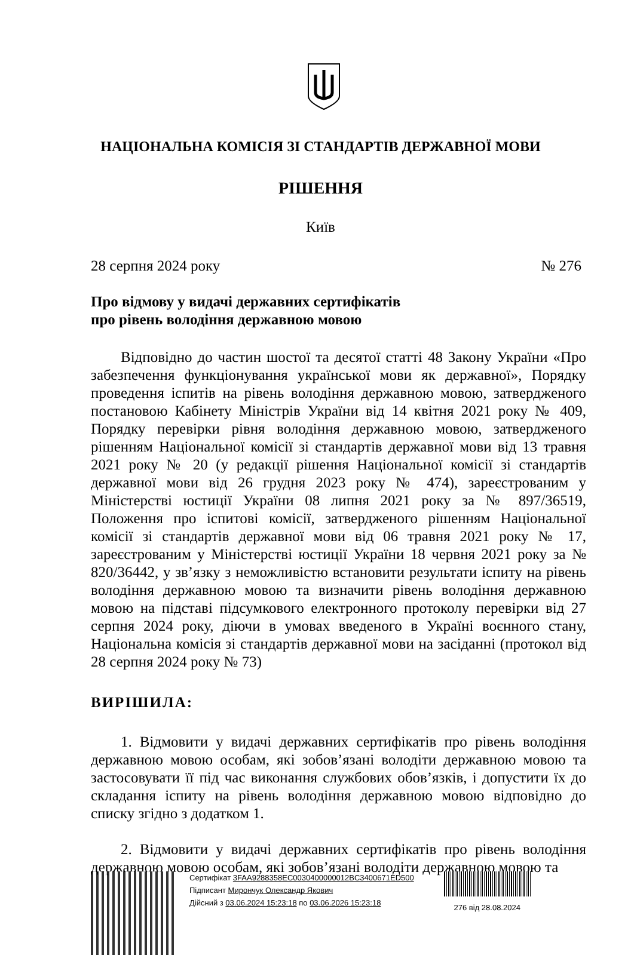НАЦІОНАЛЬНА КОМІСІЯ ЗІ СТАНДАРТІВ ДЕРЖАВНОЇ МОВИ
РІШЕННЯ
Київ
28 серпня 2024 року № 276
Про відмову у видачі державних сертифікатів
про рівень володіння державною мовою
Відповідно до частин шостої та десятої статті 48 Закону України «Про забезпечення функціонування української мови як державної», Порядку проведення іспитів на рівень володіння державною мовою, затвердженого постановою Кабінету Міністрів України від 14 квітня 2021 року № 409, Порядку перевірки рівня володіння державною мовою, затвердженого рішенням Національної комісії зі стандартів державної мови від 13 травня 2021 року № 20 (у редакції рішення Національної комісії зі стандартів державної мови від 26 грудня 2023 року № 474), зареєстрованим у Міністерстві юстиції України 08 липня 2021 року за № 897/36519, Положення про іспитові комісії, затвердженого рішенням Національної комісії зі стандартів державної мови від 06 травня 2021 року № 17, зареєстрованим у Міністерстві юстиції України 18 червня 2021 року за № 820/36442, у зв’язку з неможливістю встановити результати іспиту на рівень володіння державною мовою та визначити рівень володіння державною мовою на підставі підсумкового електронного протоколу перевірки від 27 серпня 2024 року, діючи в умовах введеного в Україні воєнного стану, Національна комісія зі стандартів державної мови на засіданні (протокол від 28 серпня 2024 року № 73)
ВИРІШИЛА:
1. Відмовити у видачі державних сертифікатів про рівень володіння державною мовою особам, які зобов’язані володіти державною мовою та застосовувати її під час виконання службових обов’язків, і допустити їх до складання іспиту на рівень володіння державною мовою відповідно до списку згідно з додатком 1.
2. Відмовити у видачі державних сертифікатів про рівень володіння державною мовою особам, які зобов’язані володіти державною мовою та
Сертифікат 3FAA9288358EC0030400000012BC3400671ED500
Підписант Мирончук Олександр Якович
Дійсний з 03.06.2024 15:23:18 по 03.06.2026 15:23:18
276 від 28.08.2024